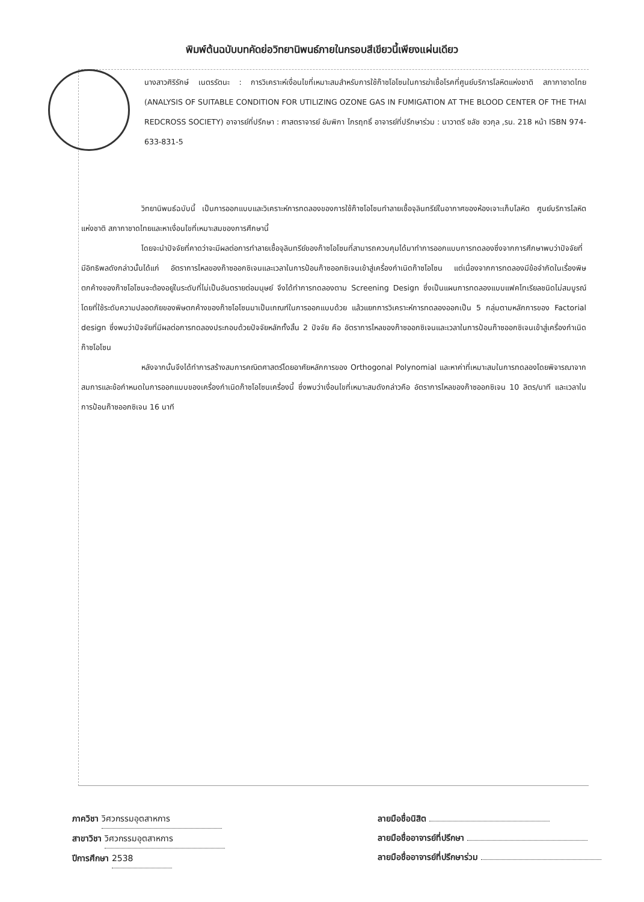พิมพ์ต้นฉบับบทคัดย่อวิทยานิพนธ์ภายในกรอบสีเขียวนี้เพียงแผ่นเดียว
นางสาวศิริรักษ์ เนตรรัตนะ : การวิเคราะห์เงื่อนไขที่เหมาะสมสำหรับการใช้ก๊าซโอโซนในการฆ่าเชื้อโรคที่ศูนย์บริการโลหิตแห่งชาติ สภากาชาดไทย (ANALYSIS OF SUITABLE CONDITION FOR UTILIZING OZONE GAS IN FUMIGATION AT THE BLOOD CENTER OF THE THAI REDCROSS SOCIETY) อาจารย์ที่ปรึกษา : ศาสตราจารย์ อัมพิกา ไกรฤทธิ์ อาจารย์ที่ปรึกษาร่วม : นาวาตรี ชลัช ชวกุล ,รน. 218 หน้า ISBN 974-633-831-5
วิทยานิพนธ์ฉบับนี้ เป็นการออกแบบและวิเคราะห์การทดลองของการใช้ก๊าซโอโซนทำลายเชื้อจุลินทรีย์ในอากาศของห้องเจาะเก็บโลหิต ศูนย์บริการโลหิตแห่งชาติ สภากาชาดไทยและหาเงื่อนไขที่เหมาะสมของการศึกษานี้
โดยจะนำปัจจัยที่คาดว่าจะมีผลต่อการทำลายเชื้อจุลินทรีย์ของก๊าซโอโซนที่สามารถควบคุมได้มาทำการออกแบบการทดลองซึ่งจากการศึกษาพบว่าปัจจัยที่มีอิทธิพลดังกล่าวนั้นได้แก่ อัตราการไหลของก๊าซออกซิเจนและเวลาในการป้อนก๊าซออกซิเจนเข้าสู่เครื่องกำเนิดก๊าซโอโซน แต่เนื่องจากการทดลองมีข้อจำกัดในเรื่องพิษตกค้างของก๊าซโอโซนจะต้องอยู่ในระดับที่ไม่เป็นอันตรายต่อมนุษย์ จึงได้ทำการทดลองตาม Screening Design ซึ่งเป็นแผนการทดลองแบบแฟคโทเรียลชนิดไม่สมบูรณ์โดยที่ใช้ระดับความปลอดภัยของพิษตกค้างของก๊าซโอโซนมาเป็นเกณฑ์ในการออกแบบด้วย แล้วแยกการวิเคราะห์การทดลองออกเป็น 5 กลุ่มตามหลักการของ Factorial design ซึ่งพบว่าปัจจัยที่มีผลต่อการทดลองประกอบด้วยปัจจัยหลักทั้งสิ้น 2 ปัจจัย คือ อัตราการไหลของก๊าซออกซิเจนและเวลาในการป้อนก๊าซออกซิเจนเข้าสู่เครื่องกำเนิดก๊าซโอโซน
หลังจากนั้นจึงได้ทำการสร้างสมการคณิตศาสตร์โดยอาศัยหลักการของ Orthogonal Polynomial และหาค่าที่เหมาะสมในการทดลองโดยพิจารณาจากสมการและข้อกำหนดในการออกแบบของเครื่องกำเนิดก๊าซโอโซนเครื่องนี้ ซึ่งพบว่าเงื่อนไขที่เหมาะสมดังกล่าวคือ อัตราการไหลของก๊าซออกซิเจน 10 ลิตร/นาที และเวลาในการป้อนก๊าซออกซิเจน 16 นาที
ภาควิชา วิศวกรรมอุตสาหการ
สาขาวิชา วิศวกรรมอุตสาหการ
ปีการศึกษา 2538
ลายมือชื่อนิสิต
ลายมือชื่ออาจารย์ที่ปรึกษา
ลายมือชื่ออาจารย์ที่ปรึกษาร่วม